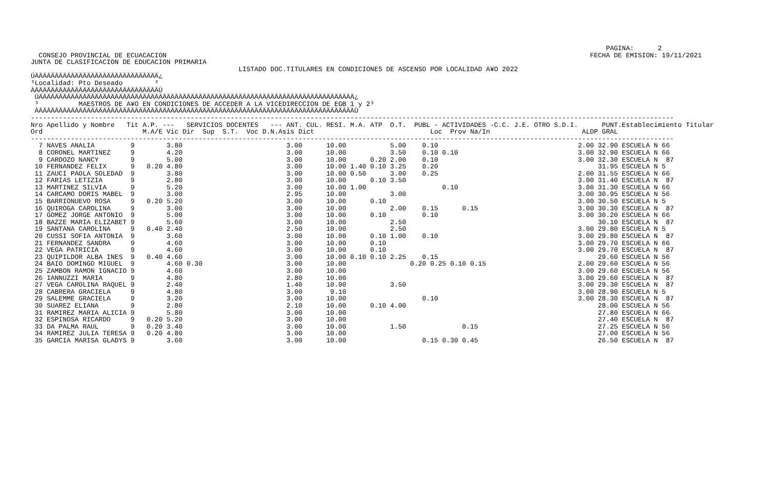PAGINA:      2
  CONSEJO PROVINCIAL DE ECUACACION                                                                                                          FECHA DE EMISION: 19/11/2021
JUNTA DE CLASIFICACION DE EDUCACION PRIMARIA
                                                    LISTADO DOC.TITULARES EN CONDICIONES DE ASCENSO POR LOCALIDAD A¥O 2022
ÚÄÄÄÄÄÄÄÄÄÄÄÄÄÄÄÄÄÄÄÄÄÄÄÄÄÄÄÄÄÄÄ¿
³Localidad: Pto Deseado        ³
ÀÄÄÄÄÄÄÄÄÄÄÄÄÄÄÄÄÄÄÄÄÄÄÄÄÄÄÄÄÄÄÄÙ
 ÚÄÄÄÄÄÄÄÄÄÄÄÄÄÄÄÄÄÄÄÄÄÄÄÄÄÄÄÄÄÄÄÄÄÄÄÄÄÄÄÄÄÄÄÄÄÄÄÄÄÄÄÄÄÄÄÄÄÄÄÄÄÄÄÄÄÄÄÄÄÄÄÄÄÄÄÄÄÄÄ¿
 ³          MAESTROS DE A¥O EN CONDICIONES DE ACCEDER A LA VICEDIRECCION DE EGB 1 y 2³
 ÀÄÄÄÄÄÄÄÄÄÄÄÄÄÄÄÄÄÄÄÄÄÄÄÄÄÄÄÄÄÄÄÄÄÄÄÄÄÄÄÄÄÄÄÄÄÄÄÄÄÄÄÄÄÄÄÄÄÄÄÄÄÄÄÄÄÄÄÄÄÄÄÄÄÄÄÄÄÄÄÙ
-----------------------------------------------------------------------------------------------------------------------------------------------------------------
Nro Apellido y Nombre   Tit A.P. ---   SERVICIOS DOCENTES   --- ANT. CUL. RESI. M.A. ATP  O.T.  PUBL - ACTIVIDADES -C.C. J.E. OTRO S.D.I.      PUNT.Establecimiento Titular
Ord                         M.A/E Vic Dir  Sup  S.T.  Voc D.N.Asis Dict                             Loc  Prov Na/In                       ALDP GRAL
-----------------------------------------------------------------------------------------------------------------------------------------------------------------
  7 NAVES ANALIA         9        3.80                          3.00      10.00           5.00    0.10                                   2.00 32.90 ESCUELA N 66
  8 CORONEL MARTINEZ     9        4.20                          3.00      10.00           3.50    0.10 0.10                              3.00 32.90 ESCUELA N 66
  9 CARDOZO NANCY        9        5.00                          3.00      10.00      0.20 2.00    0.10                                   3.00 32.30 ESCUELA N  87
 10 FERNANDEZ FELIX      9   0.20 4.80                          3.00      10.00 1.40 0.10 3.25    0.20                                        31.95 ESCUELA N 5
 11 ZAUCI PAOLA SOLEDAD  9        3.80                          3.00      10.00 0.50      3.00    0.25                                   2.00 31.55 ESCUELA N 66
 12 FARIAS LETIZIA       9        2.80                          3.00      10.00      0.10 3.50                                           3.00 31.40 ESCUELA N  87
 13 MARTINEZ SILVIA      9        5.20                          3.00      10.00 1.00                   0.10                              3.00 31.30 ESCUELA N 66
 14 CARCAMO DORIS MABEL  9        3.00                          2.95      10.00           3.00                                           3.00 30.95 ESCUELA N 56
 15 BARRIONUEVO ROSA     9   0.20 5.20                          3.00      10.00      0.10                                                3.00 30.50 ESCUELA N 5
 16 QUIROGA CAROLINA     9        3.00                          3.00      10.00           2.00    0.15      0.15                         3.00 30.30 ESCUELA N  87
 17 GOMEZ JORGE ANTONIO  9        5.00                          3.00      10.00      0.10         0.10                                   3.00 30.20 ESCUELA N 66
 18 BAZZE MARIA ELIZABET 9        5.60                          3.00      10.00           2.50                                                30.10 ESCUELA N  87
 19 SANTANA CAROLINA     9   0.40 2.40                          2.50      10.00           2.50                                           3.00 29.80 ESCUELA N 5
 20 CUSSI SOFIA ANTONIA  9        3.60                          3.00      10.00      0.10 1.00    0.10                                   3.00 29.80 ESCUELA N  87
 21 FERNANDEZ SANDRA     9        4.60                          3.00      10.00      0.10                                                3.00 29.70 ESCUELA N 66
 22 VEGA PATRICIA        9        4.60                          3.00      10.00      0.10                                                3.00 29.70 ESCUELA N  87
 23 QUIPILDOR ALBA INES  9   0.40 4.60                          3.00      10.00 0.10 0.10 2.25    0.15                                        29.60 ESCUELA N 56
 24 BAIO DOMINGO MIGUEL  9        4.60 0.30                     3.00      10.00                0.20 0.25 0.10 0.15                       2.00 29.60 ESCUELA N 56
 25 ZAMBON RAMON IGNACIO 9        4.60                          3.00      10.00                                                          3.00 29.60 ESCUELA N 56
 26 IANNUZZI MARIA       9        4.80                          2.80      10.00                                                          3.00 29.60 ESCUELA N  87
 27 VEGA CAROLINA RAQUEL 9        2.40                          1.40      10.00           3.50                                           3.00 29.30 ESCUELA N  87
 28 CABRERA GRACIELA     9        4.80                          3.00       9.10                                                          3.00 28.90 ESCUELA N 5
 29 SALEMME GRACIELA     9        3.20                          3.00      10.00                   0.10                                   3.00 28.30 ESCUELA N  87
 30 SUAREZ ELIANA        9        2.80                          2.10      10.00      0.10 4.00                                                28.00 ESCUELA N 56
 31 RAMIREZ MARIA ALICIA 9        5.80                          3.00      10.00                                                               27.80 ESCUELA N 66
 32 ESPINOSA RICARDO     9   0.20 5.20                          3.00      10.00                                                               27.40 ESCUELA N  87
 33 DA PALMA RAUL        9   0.20 3.40                          3.00      10.00           1.50              0.15                              27.25 ESCUELA N 56
 34 RAMIREZ JULIA TERESA 9   0.20 4.80                          3.00      10.00                                                               27.00 ESCUELA N 56
 35 GARCIA MARISA GLADYS 9        3.60                          3.00      10.00                   0.15 0.30 0.45                              26.50 ESCUELA N  87